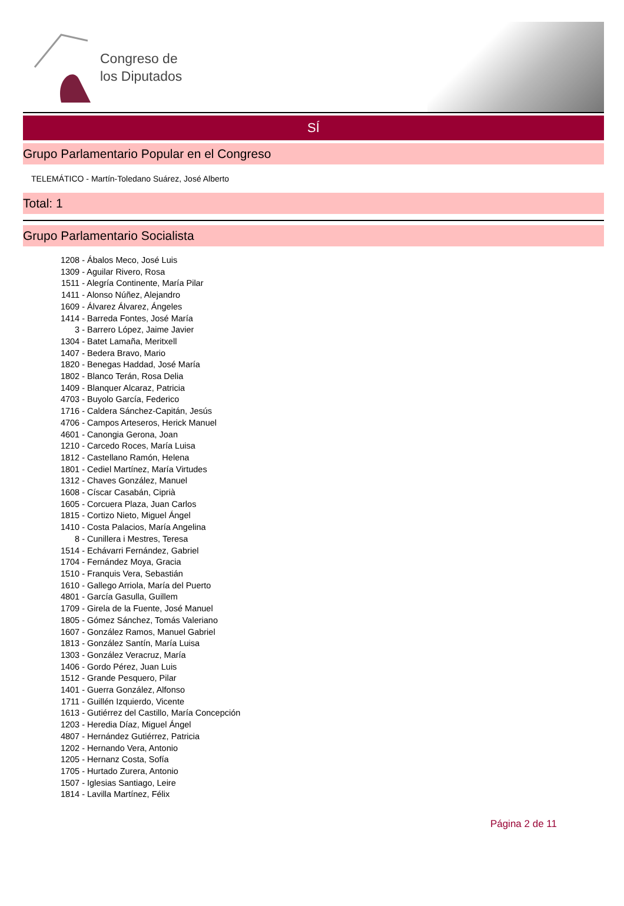Congreso de
los Diputados
SÍ
Grupo Parlamentario Popular en el Congreso
TELEMÁTICO - Martín-Toledano Suárez, José Alberto
Total: 1
Grupo Parlamentario Socialista
1208 - Ábalos Meco, José Luis
1309 - Aguilar Rivero, Rosa
1511 - Alegría Continente, María Pilar
1411 - Alonso Núñez, Alejandro
1609 - Álvarez Álvarez, Ángeles
1414 - Barreda Fontes, José María
3 - Barrero López, Jaime Javier
1304 - Batet Lamaña, Meritxell
1407 - Bedera Bravo, Mario
1820 - Benegas Haddad, José María
1802 - Blanco Terán, Rosa Delia
1409 - Blanquer Alcaraz, Patricia
4703 - Buyolo García, Federico
1716 - Caldera Sánchez-Capitán, Jesús
4706 - Campos Arteseros, Herick Manuel
4601 - Canongia Gerona, Joan
1210 - Carcedo Roces, María Luisa
1812 - Castellano Ramón, Helena
1801 - Cediel Martínez, María Virtudes
1312 - Chaves González, Manuel
1608 - Císcar Casabán, Ciprià
1605 - Corcuera Plaza, Juan Carlos
1815 - Cortizo Nieto, Miguel Ángel
1410 - Costa Palacios, María Angelina
8 - Cunillera i Mestres, Teresa
1514 - Echávarri Fernández, Gabriel
1704 - Fernández Moya, Gracia
1510 - Franquis Vera, Sebastián
1610 - Gallego Arriola, María del Puerto
4801 - García Gasulla, Guillem
1709 - Girela de la Fuente, José Manuel
1805 - Gómez Sánchez, Tomás Valeriano
1607 - González Ramos, Manuel Gabriel
1813 - González Santín, María Luisa
1303 - González Veracruz, María
1406 - Gordo Pérez, Juan Luis
1512 - Grande Pesquero, Pilar
1401 - Guerra González, Alfonso
1711 - Guillén Izquierdo, Vicente
1613 - Gutiérrez del Castillo, María Concepción
1203 - Heredia Díaz, Miguel Ángel
4807 - Hernández Gutiérrez, Patricia
1202 - Hernando Vera, Antonio
1205 - Hernanz Costa, Sofía
1705 - Hurtado Zurera, Antonio
1507 - Iglesias Santiago, Leire
1814 - Lavilla Martínez, Félix
Página 2 de 11